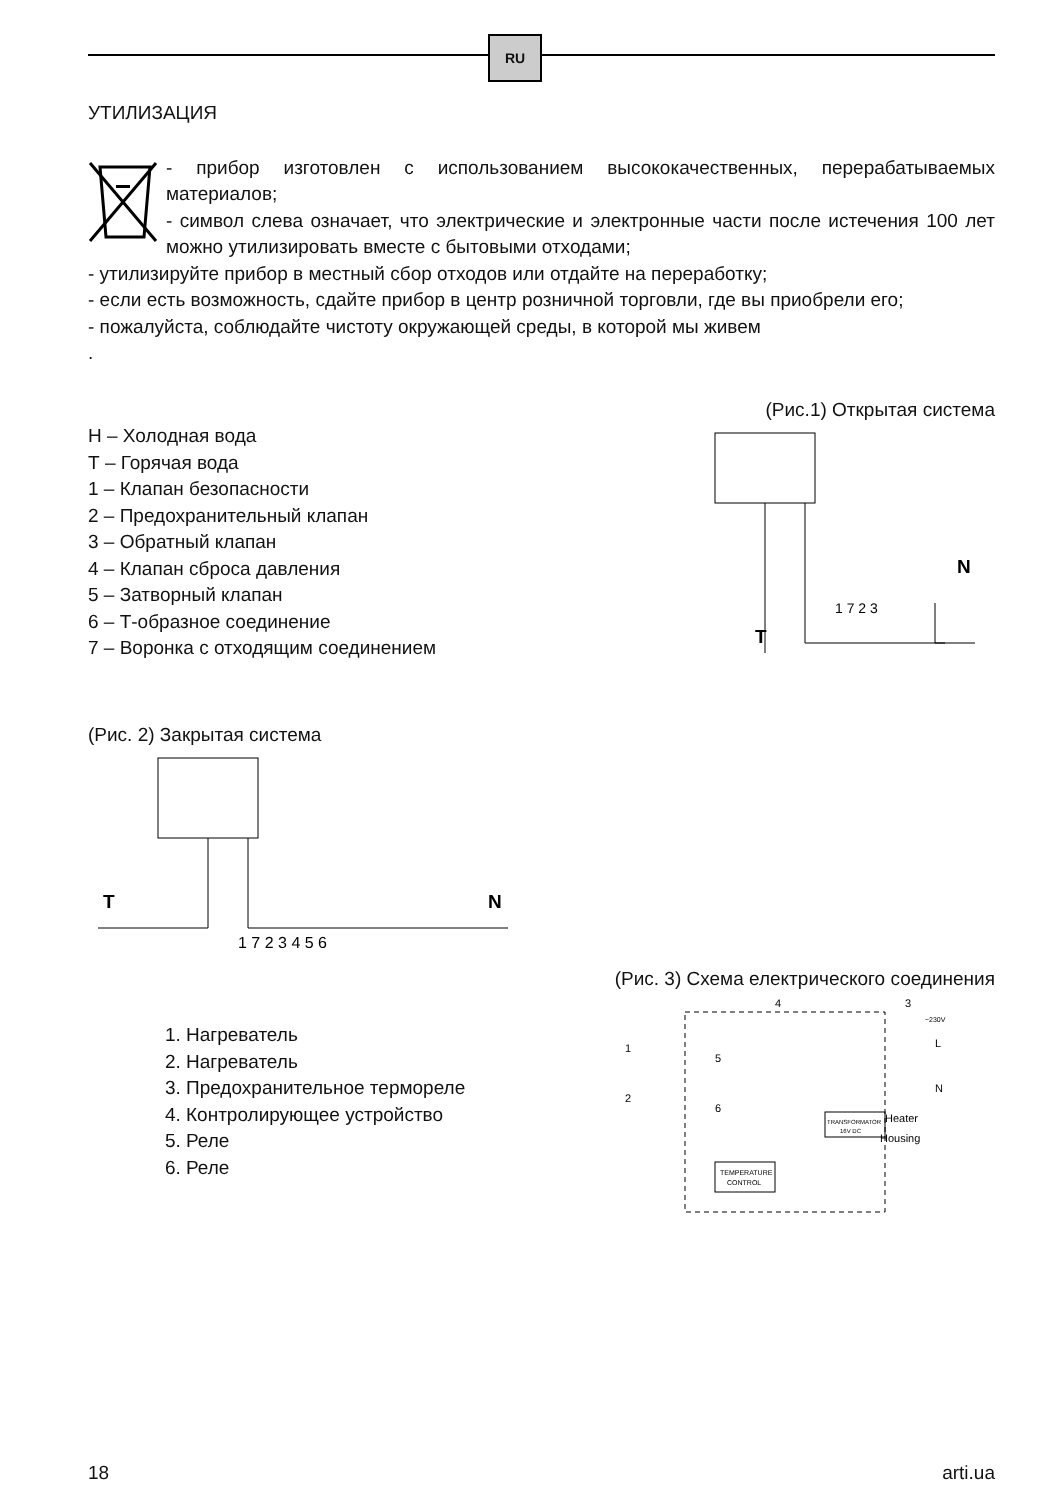RU
УТИЛИЗАЦИЯ
- прибор изготовлен с использованием высококачественных, перерабатываемых материалов;
- символ слева означает, что электрические и электронные части после истечения 100 лет можно утилизировать вместе с бытовыми отходами;
- утилизируйте прибор в местный сбор отходов или отдайте на переработку;
- если есть возможность, сдайте прибор в центр розничной торговли, где вы приобрели его;
- пожалуйста, соблюдайте чистоту окружающей среды, в которой мы живем
.
(Рис.1) Открытая система
Н – Холодная вода
Т – Горячая вода
1 – Клапан безопасности
2 – Предохранительный клапан
3 – Обратный клапан
4 – Клапан сброса давления
5 – Затворный клапан
6 – Т-образное соединение
7 – Воронка с отходящим соединением
N
T
1 7 2 3
(Рис. 2) Закрытая система
T
N
1 7 2 3 4 5 6
(Рис. 3) Схема електрического соединения
1. Нагреватель
2. Нагреватель
3. Предохранительное термореле
4. Контролирующее устройство
5. Реле
6. Реле
TEMPERATURE
CONTROL
TRANSFORMATOR
16V DC
L
N
~230V
Heater
Housing
1
2
4
3
5
6
18 arti.ua